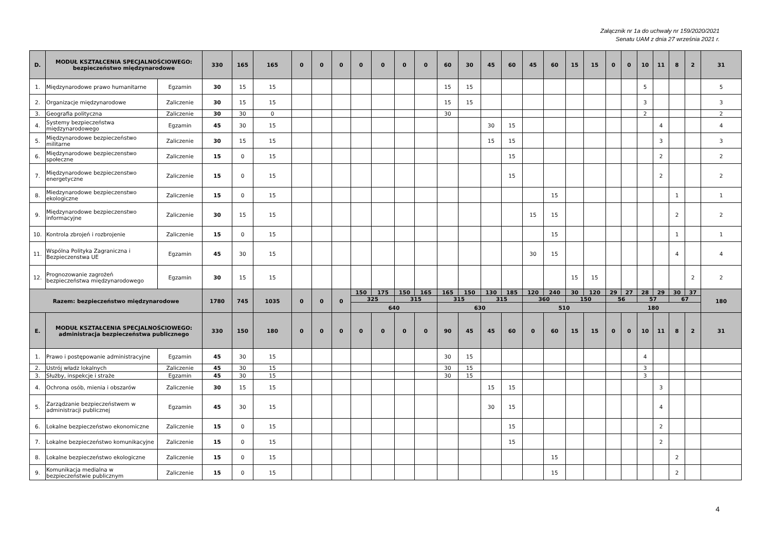Załącznik nr 1a do uchwały nr 159/2020/2021
Senatu UAM z dnia 27 września 2021 r.
| D. | MODUŁ KSZTAŁCENIA SPECJALNOŚCIOWEGO: bezpieczeństwo międzynarodowe | | 330 | 165 | 165 | 0 | 0 | 0 | 0 | 0 | 0 | 0 | 60 | 30 | 45 | 60 | 45 | 60 | 15 | 15 | 0 | 0 | 10 | 11 | 8 | 2 | 31 |
| 1. | Międzynarodowe prawo humanitarne | Egzamin | 30 | 15 | 15 | | | | | | | | 15 | 15 | | | | | | | | | 5 | | | | 5 |
| 2. | Organizacje międzynarodowe | Zaliczenie | 30 | 15 | 15 | | | | | | | | 15 | 15 | | | | | | | | | 3 | | | | 3 |
| 3. | Geografia polityczna | Zaliczenie | 30 | 30 | 0 | | | | | | | | 30 | | | | | | | | | | 2 | | | | 2 |
| 4. | Systemy bezpieczeństwa międzynarodowego | Egzamin | 45 | 30 | 15 | | | | | | | | | | 30 | 15 | | | | | | | | 4 | | | 4 |
| 5. | Międzynarodowe bezpieczeństwo militarne | Zaliczenie | 30 | 15 | 15 | | | | | | | | | | 15 | 15 | | | | | | | | 3 | | | 3 |
| 6. | Międzynarodowe bezpieczenstwo społeczne | Zaliczenie | 15 | 0 | 15 | | | | | | | | | | | 15 | | | | | | | | 2 | | | 2 |
| 7. | Międzynarodowe bezpieczenstwo energetyczne | Zaliczenie | 15 | 0 | 15 | | | | | | | | | | | 15 | | | | | | | | 2 | | | 2 |
| 8. | Miedzynarodowe bezpieczenstwo ekologiczne | Zaliczenie | 15 | 0 | 15 | | | | | | | | | | | | | 15 | | | | | | | 1 | | 1 |
| 9. | Międzynarodowe bezpieczenstwo informacyjne | Zaliczenie | 30 | 15 | 15 | | | | | | | | | | | | 15 | 15 | | | | | | | 2 | | 2 |
| 10. | Kontrola zbrojeń i rozbrojenie | Zaliczenie | 15 | 0 | 15 | | | | | | | | | | | | | 15 | | | | | | | 1 | | 1 |
| 11. | Wspólna Polityka Zagraniczna i Bezpieczenstwa UE | Egzamin | 45 | 30 | 15 | | | | | | | | | | | | 30 | 15 | | | | | | | 4 | | 4 |
| 12. | Prognozowanie zagrożeń bezpieczeństwa międzynarodowego | Egzamin | 30 | 15 | 15 | | | | | | | | | | | | | | 15 | 15 | | | | | | 2 | 2 |
| Razem: bezpieczeństwo międzynarodowe | | | 1780 | 745 | 1035 | 0 | 0 | 0 | 150 | 175 | 150 | 165 | 165 | 150 | 130 | 185 | 120 | 240 | 30 | 120 | 29 | 27 | 28 | 29 | 30 | 37 | 180 |
| | | | | | | | | | 325 | | 315 | | 315 | | 315 | | 360 | | 150 | | 56 | | 57 | | 67 | | |
| | | | | | | | | | 640 | | | | 630 | | | | 510 | | | | 180 | | | | | | |
| E. | MODUŁ KSZTAŁCENIA SPECJALNOŚCIOWEGO: administracja bezpieczeństwa publicznego | | 330 | 150 | 180 | 0 | 0 | 0 | 0 | 0 | 0 | 0 | 90 | 45 | 45 | 60 | 0 | 60 | 15 | 15 | 0 | 0 | 10 | 11 | 8 | 2 | 31 |
| 1. | Prawo i postępowanie administracyjne | Egzamin | 45 | 30 | 15 | | | | | | | | 30 | 15 | | | | | | | | | 4 | | | | |
| 2. | Ustrój władz lokalnych | Zaliczenie | 45 | 30 | 15 | | | | | | | | 30 | 15 | | | | | | | | | 3 | | | | |
| 3. | Służby, inspekcje i straże | Egzamin | 45 | 30 | 15 | | | | | | | | 30 | 15 | | | | | | | | | 3 | | | | |
| 4. | Ochrona osób, mienia i obszarów | Zaliczenie | 30 | 15 | 15 | | | | | | | | | | 15 | 15 | | | | | | | | 3 | | | |
| 5. | Zarządzanie bezpieczeństwem w administracji publicznej | Egzamin | 45 | 30 | 15 | | | | | | | | | | 30 | 15 | | | | | | | | 4 | | | |
| 6. | Lokalne bezpieczeństwo ekonomiczne | Zaliczenie | 15 | 0 | 15 | | | | | | | | | | | 15 | | | | | | | | 2 | | | |
| 7. | Lokalne bezpieczeństwo komunikacyjne | Zaliczenie | 15 | 0 | 15 | | | | | | | | | | | 15 | | | | | | | | 2 | | | |
| 8. | Lokalne bezpieczeństwo ekologiczne | Zaliczenie | 15 | 0 | 15 | | | | | | | | | | | | | 15 | | | | | | | 2 | | |
| 9. | Komunikacja medialna w bezpieczeństwie publicznym | Zaliczenie | 15 | 0 | 15 | | | | | | | | | | | | | 15 | | | | | | | 2 | | |
4